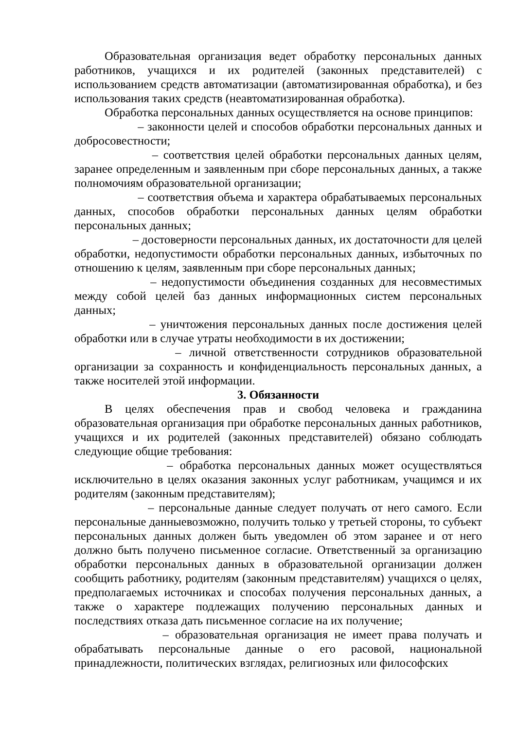Образовательная организация ведет обработку персональных данных работников, учащихся и их родителей (законных представителей) с использованием средств автоматизации (автоматизированная обработка), и без использования таких средств (неавтоматизированная обработка).
Обработка персональных данных осуществляется на основе принципов:
– законности целей и способов обработки персональных данных и добросовестности;
– соответствия целей обработки персональных данных целям, заранее определенным и заявленным при сборе персональных данных, а также полномочиям образовательной организации;
– соответствия объема и характера обрабатываемых персональных данных, способов обработки персональных данных целям обработки персональных данных;
– достоверности персональных данных, их достаточности для целей обработки, недопустимости обработки персональных данных, избыточных по отношению к целям, заявленным при сборе персональных данных;
– недопустимости объединения созданных для несовместимых между собой целей баз данных информационных систем персональных данных;
– уничтожения персональных данных после достижения целей обработки или в случае утраты необходимости в их достижении;
– личной ответственности сотрудников образовательной организации за сохранность и конфиденциальность персональных данных, а также носителей этой информации.
3. Обязанности
В целях обеспечения прав и свобод человека и гражданина образовательная организация при обработке персональных данных работников, учащихся и их родителей (законных представителей) обязано соблюдать следующие общие требования:
– обработка персональных данных может осуществляться исключительно в целях оказания законных услуг работникам, учащимся и их родителям (законным представителям);
– персональные данные следует получать от него самого. Если персональные данныевозможно, получить только у третьей стороны, то субъект персональных данных должен быть уведомлен об этом заранее и от него должно быть получено письменное согласие. Ответственный за организацию обработки персональных данных в образовательной организации должен сообщить работнику, родителям (законным представителям) учащихся о целях, предполагаемых источниках и способах получения персональных данных, а также о характере подлежащих получению персональных данных и последствиях отказа дать письменное согласие на их получение;
– образовательная организация не имеет права получать и обрабатывать персональные данные о его расовой, национальной принадлежности, политических взглядах, религиозных или философских